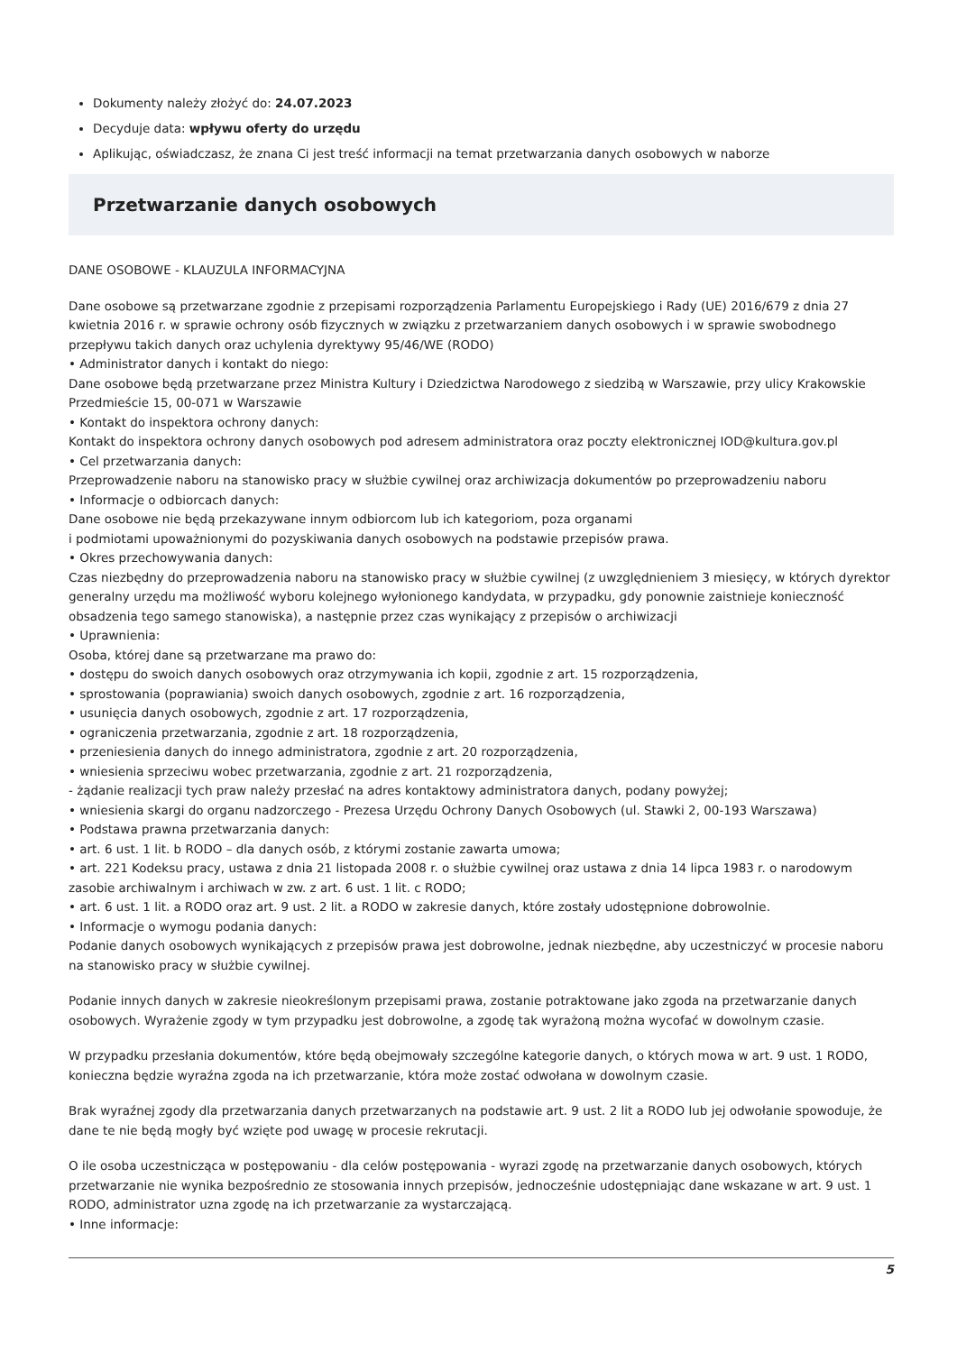Dokumenty należy złożyć do: 24.07.2023
Decyduje data: wpływu oferty do urzędu
Aplikując, oświadczasz, że znana Ci jest treść informacji na temat przetwarzania danych osobowych w naborze
Przetwarzanie danych osobowych
DANE OSOBOWE - KLAUZULA INFORMACYJNA
Dane osobowe są przetwarzane zgodnie z przepisami rozporządzenia Parlamentu Europejskiego i Rady (UE) 2016/679 z dnia 27 kwietnia 2016 r. w sprawie ochrony osób fizycznych w związku z przetwarzaniem danych osobowych i w sprawie swobodnego przepływu takich danych oraz uchylenia dyrektywy 95/46/WE (RODO)
• Administrator danych i kontakt do niego:
Dane osobowe będą przetwarzane przez Ministra Kultury i Dziedzictwa Narodowego z siedzibą w Warszawie, przy ulicy Krakowskie Przedmieście 15, 00-071 w Warszawie
• Kontakt do inspektora ochrony danych:
Kontakt do inspektora ochrony danych osobowych pod adresem administratora oraz poczty elektronicznej IOD@kultura.gov.pl
• Cel przetwarzania danych:
Przeprowadzenie naboru na stanowisko pracy w służbie cywilnej oraz archiwizacja dokumentów po przeprowadzeniu naboru
• Informacje o odbiorcach danych:
Dane osobowe nie będą przekazywane innym odbiorcom lub ich kategoriom, poza organami
i podmiotami upoważnionymi do pozyskiwania danych osobowych na podstawie przepisów prawa.
• Okres przechowywania danych:
Czas niezbędny do przeprowadzenia naboru na stanowisko pracy w służbie cywilnej (z uwzględnieniem 3 miesięcy, w których dyrektor generalny urzędu ma możliwość wyboru kolejnego wyłonionego kandydata, w przypadku, gdy ponownie zaistnieje konieczność obsadzenia tego samego stanowiska), a następnie przez czas wynikający z przepisów o archiwizacji
• Uprawnienia:
Osoba, której dane są przetwarzane ma prawo do:
• dostępu do swoich danych osobowych oraz otrzymywania ich kopii, zgodnie z art. 15 rozporządzenia,
• sprostowania (poprawiania) swoich danych osobowych, zgodnie z art. 16 rozporządzenia,
• usunięcia danych osobowych, zgodnie z art. 17 rozporządzenia,
• ograniczenia przetwarzania, zgodnie z art. 18 rozporządzenia,
• przeniesienia danych do innego administratora, zgodnie z art. 20 rozporządzenia,
• wniesienia sprzeciwu wobec przetwarzania, zgodnie z art. 21 rozporządzenia,
- żądanie realizacji tych praw należy przesłać na adres kontaktowy administratora danych, podany powyżej;
• wniesienia skargi do organu nadzorczego - Prezesa Urzędu Ochrony Danych Osobowych (ul. Stawki 2, 00-193 Warszawa)
• Podstawa prawna przetwarzania danych:
• art. 6 ust. 1 lit. b RODO – dla danych osób, z którymi zostanie zawarta umowa;
• art. 221 Kodeksu pracy, ustawa z dnia 21 listopada 2008 r. o służbie cywilnej oraz ustawa z dnia 14 lipca 1983 r. o narodowym zasobie archiwalnym i archiwach w zw. z art. 6 ust. 1 lit. c RODO;
• art. 6 ust. 1 lit. a RODO oraz art. 9 ust. 2 lit. a RODO w zakresie danych, które zostały udostępnione dobrowolnie.
• Informacje o wymogu podania danych:
Podanie danych osobowych wynikających z przepisów prawa jest dobrowolne, jednak niezbędne, aby uczestniczyć w procesie naboru na stanowisko pracy w służbie cywilnej.
Podanie innych danych w zakresie nieokreślonym przepisami prawa, zostanie potraktowane jako zgoda na przetwarzanie danych osobowych. Wyrażenie zgody w tym przypadku jest dobrowolne, a zgodę tak wyrażoną można wycofać w dowolnym czasie.
W przypadku przesłania dokumentów, które będą obejmowały szczególne kategorie danych, o których mowa w art. 9 ust. 1 RODO, konieczna będzie wyraźna zgoda na ich przetwarzanie, która może zostać odwołana w dowolnym czasie.
Brak wyraźnej zgody dla przetwarzania danych przetwarzanych na podstawie art. 9 ust. 2 lit a RODO lub jej odwołanie spowoduje, że dane te nie będą mogły być wzięte pod uwagę w procesie rekrutacji.
O ile osoba uczestnicząca w postępowaniu - dla celów postępowania - wyrazi zgodę na przetwarzanie danych osobowych, których przetwarzanie nie wynika bezpośrednio ze stosowania innych przepisów, jednocześnie udostępniając dane wskazane w art. 9 ust. 1 RODO, administrator uzna zgodę na ich przetwarzanie za wystarczającą.
• Inne informacje:
5